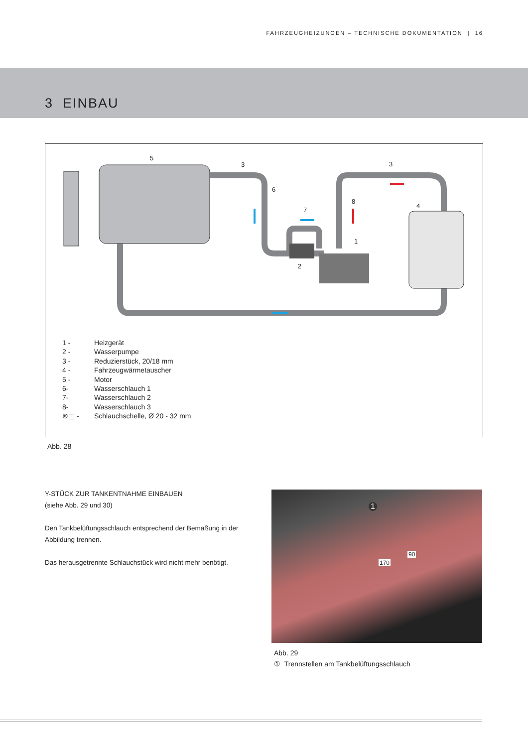FAHRZEUGHEIZUNGEN – TECHNISCHE DOKUMENTATION | 16
3 EINBAU
5
3
3
6
7
8
4
1
2
1 - Heizgerät
2 - Wasserpumpe
3 - Reduzierstück, 20/18 mm
4 - Fahrzeugwärmetauscher
5 - Motor
6- Wasserschlauch 1
7- Wasserschlauch 2
8- Wasserschlauch 3
⊚▥ - Schlauchschelle, Ø 20 - 32 mm
Abb. 28
Y-STÜCK ZUR TANKENTNAHME EINBAUEN
(siehe Abb. 29 und 30)
Den Tankbelüftungsschlauch entsprechend der Bemaßung in der Abbildung trennen.
Das herausgetrennte Schlauchstück wird nicht mehr benötigt.
1
90
170
Abb. 29
① Trennstellen am Tankbelüftungsschlauch